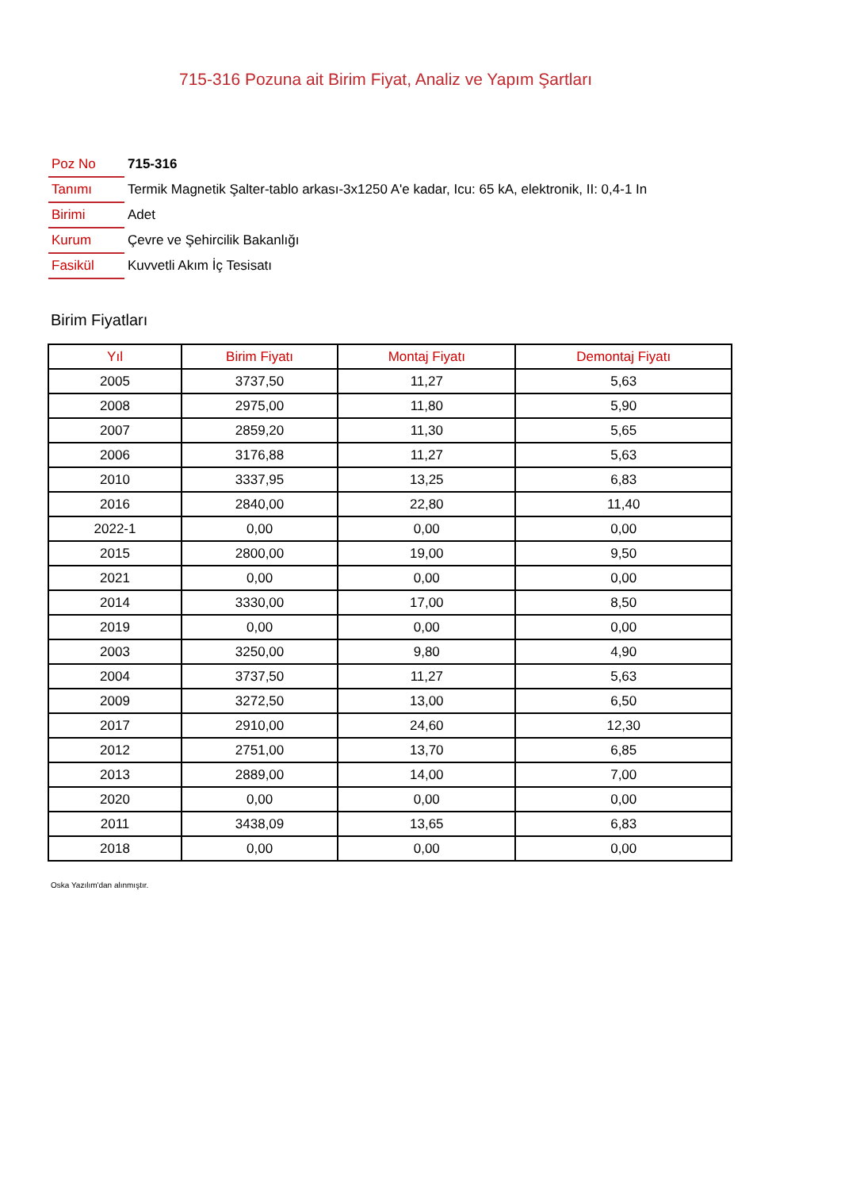715-316 Pozuna ait Birim Fiyat, Analiz ve Yapım Şartları
| Poz No | 715-316 |
| Tanımı | Termik Magnetik Şalter-tablo arkası-3x1250 A'e kadar, Icu: 65 kA, elektronik, II: 0,4-1 In |
| Birimi | Adet |
| Kurum | Çevre ve Şehircilik Bakanlığı |
| Fasikül | Kuvvetli Akım İç Tesisatı |
Birim Fiyatları
| Yıl | Birim Fiyatı | Montaj Fiyatı | Demontaj Fiyatı |
| --- | --- | --- | --- |
| 2005 | 3737,50 | 11,27 | 5,63 |
| 2008 | 2975,00 | 11,80 | 5,90 |
| 2007 | 2859,20 | 11,30 | 5,65 |
| 2006 | 3176,88 | 11,27 | 5,63 |
| 2010 | 3337,95 | 13,25 | 6,83 |
| 2016 | 2840,00 | 22,80 | 11,40 |
| 2022-1 | 0,00 | 0,00 | 0,00 |
| 2015 | 2800,00 | 19,00 | 9,50 |
| 2021 | 0,00 | 0,00 | 0,00 |
| 2014 | 3330,00 | 17,00 | 8,50 |
| 2019 | 0,00 | 0,00 | 0,00 |
| 2003 | 3250,00 | 9,80 | 4,90 |
| 2004 | 3737,50 | 11,27 | 5,63 |
| 2009 | 3272,50 | 13,00 | 6,50 |
| 2017 | 2910,00 | 24,60 | 12,30 |
| 2012 | 2751,00 | 13,70 | 6,85 |
| 2013 | 2889,00 | 14,00 | 7,00 |
| 2020 | 0,00 | 0,00 | 0,00 |
| 2011 | 3438,09 | 13,65 | 6,83 |
| 2018 | 0,00 | 0,00 | 0,00 |
Oska Yazılım'dan alınmıştır.